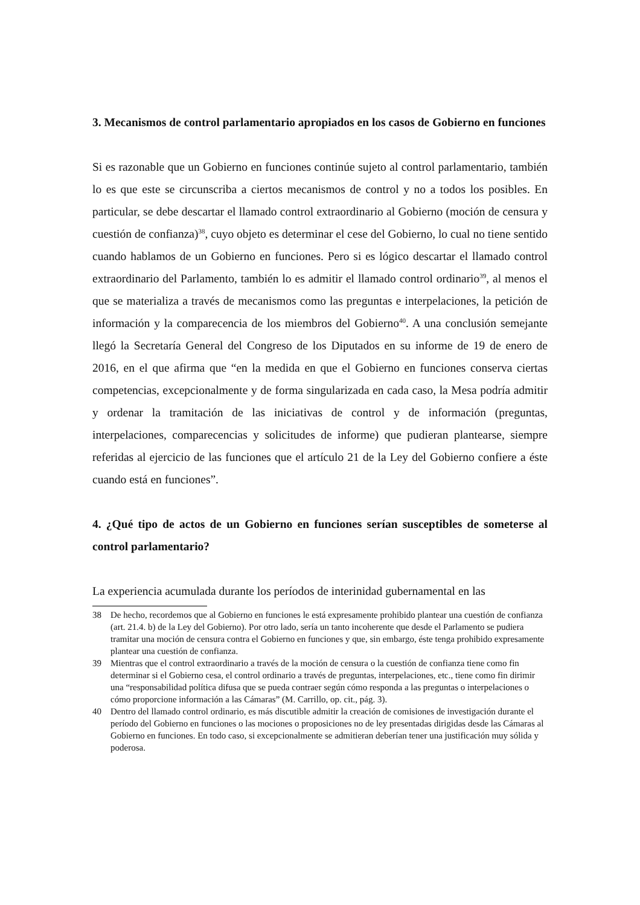3. Mecanismos de control parlamentario apropiados en los casos de Gobierno en funciones
Si es razonable que un Gobierno en funciones continúe sujeto al control parlamentario, también lo es que este se circunscriba a ciertos mecanismos de control y no a todos los posibles. En particular, se debe descartar el llamado control extraordinario al Gobierno (moción de censura y cuestión de confianza)<sup>38</sup>, cuyo objeto es determinar el cese del Gobierno, lo cual no tiene sentido cuando hablamos de un Gobierno en funciones. Pero si es lógico descartar el llamado control extraordinario del Parlamento, también lo es admitir el llamado control ordinario<sup>39</sup>, al menos el que se materializa a través de mecanismos como las preguntas e interpelaciones, la petición de información y la comparecencia de los miembros del Gobierno<sup>40</sup>. A una conclusión semejante llegó la Secretaría General del Congreso de los Diputados en su informe de 19 de enero de 2016, en el que afirma que “en la medida en que el Gobierno en funciones conserva ciertas competencias, excepcionalmente y de forma singularizada en cada caso, la Mesa podría admitir y ordenar la tramitación de las iniciativas de control y de información (preguntas, interpelaciones, comparecencias y solicitudes de informe) que pudieran plantearse, siempre referidas al ejercicio de las funciones que el artículo 21 de la Ley del Gobierno confiere a éste cuando está en funciones”.
4. ¿Qué tipo de actos de un Gobierno en funciones serían susceptibles de someterse al control parlamentario?
La experiencia acumulada durante los períodos de interinidad gubernamental en las
38 De hecho, recordemos que al Gobierno en funciones le está expresamente prohibido plantear una cuestión de confianza (art. 21.4. b) de la Ley del Gobierno). Por otro lado, sería un tanto incoherente que desde el Parlamento se pudiera tramitar una moción de censura contra el Gobierno en funciones y que, sin embargo, éste tenga prohibido expresamente plantear una cuestión de confianza.
39 Mientras que el control extraordinario a través de la moción de censura o la cuestión de confianza tiene como fin determinar si el Gobierno cesa, el control ordinario a través de preguntas, interpelaciones, etc., tiene como fin dirimir una “responsabilidad política difusa que se pueda contraer según cómo responda a las preguntas o interpelaciones o cómo proporcione información a las Cámaras” (M. Carrillo, op. cit., pág. 3).
40 Dentro del llamado control ordinario, es más discutible admitir la creación de comisiones de investigación durante el período del Gobierno en funciones o las mociones o proposiciones no de ley presentadas dirigidas desde las Cámaras al Gobierno en funciones. En todo caso, si excepcionalmente se admitieran deberían tener una justificación muy sólida y poderosa.